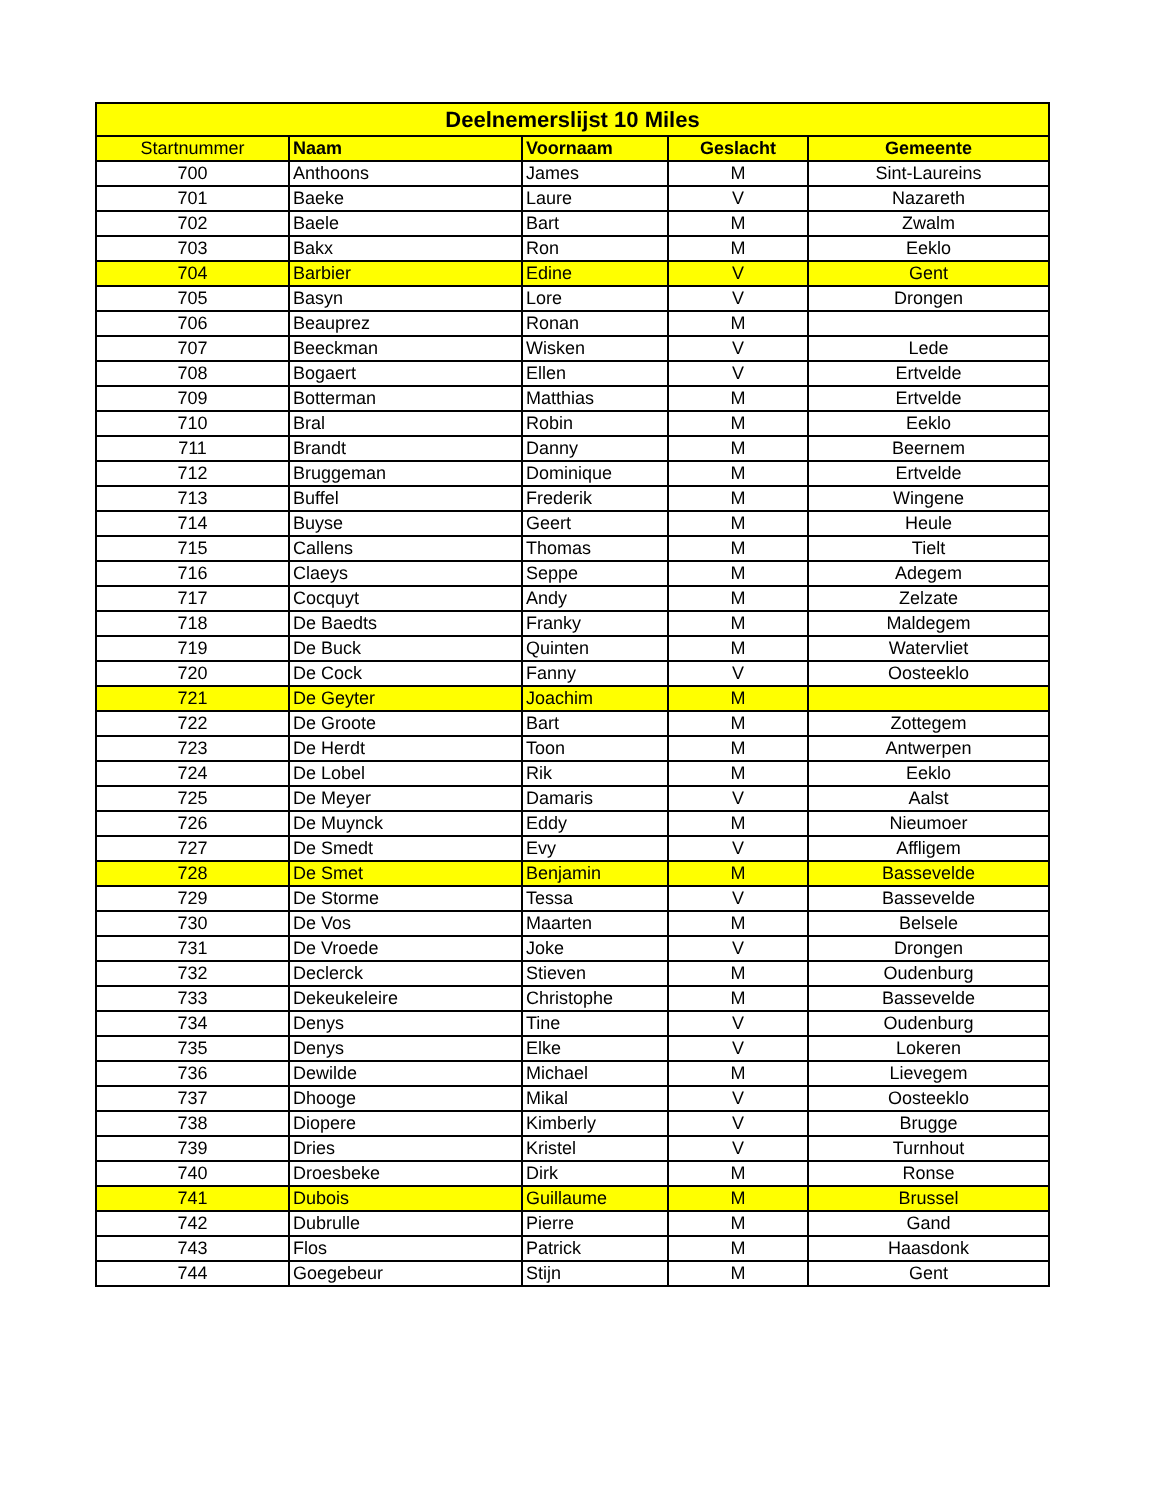| Deelnemerslijst 10 Miles | | | | |
| --- | --- | --- | --- | --- |
| Startnummer | Naam | Voornaam | Geslacht | Gemeente |
| 700 | Anthoons | James | M | Sint-Laureins |
| 701 | Baeke | Laure | V | Nazareth |
| 702 | Baele | Bart | M | Zwalm |
| 703 | Bakx | Ron | M | Eeklo |
| 704 | Barbier | Edine | V | Gent |
| 705 | Basyn | Lore | V | Drongen |
| 706 | Beauprez | Ronan | M | |
| 707 | Beeckman | Wisken | V | Lede |
| 708 | Bogaert | Ellen | V | Ertvelde |
| 709 | Botterman | Matthias | M | Ertvelde |
| 710 | Bral | Robin | M | Eeklo |
| 711 | Brandt | Danny | M | Beernem |
| 712 | Bruggeman | Dominique | M | Ertvelde |
| 713 | Buffel | Frederik | M | Wingene |
| 714 | Buyse | Geert | M | Heule |
| 715 | Callens | Thomas | M | Tielt |
| 716 | Claeys | Seppe | M | Adegem |
| 717 | Cocquyt | Andy | M | Zelzate |
| 718 | De Baedts | Franky | M | Maldegem |
| 719 | De Buck | Quinten | M | Watervliet |
| 720 | De Cock | Fanny | V | Oosteeklo |
| 721 | De Geyter | Joachim | M | |
| 722 | De Groote | Bart | M | Zottegem |
| 723 | De Herdt | Toon | M | Antwerpen |
| 724 | De Lobel | Rik | M | Eeklo |
| 725 | De Meyer | Damaris | V | Aalst |
| 726 | De Muynck | Eddy | M | Nieumoer |
| 727 | De Smedt | Evy | V | Affligem |
| 728 | De Smet | Benjamin | M | Bassevelde |
| 729 | De Storme | Tessa | V | Bassevelde |
| 730 | De Vos | Maarten | M | Belsele |
| 731 | De Vroede | Joke | V | Drongen |
| 732 | Declerck | Stieven | M | Oudenburg |
| 733 | Dekeukeleire | Christophe | M | Bassevelde |
| 734 | Denys | Tine | V | Oudenburg |
| 735 | Denys | Elke | V | Lokeren |
| 736 | Dewilde | Michael | M | Lievegem |
| 737 | Dhooge | Mikal | V | Oosteeklo |
| 738 | Diopere | Kimberly | V | Brugge |
| 739 | Dries | Kristel | V | Turnhout |
| 740 | Droesbeke | Dirk | M | Ronse |
| 741 | Dubois | Guillaume | M | Brussel |
| 742 | Dubrulle | Pierre | M | Gand |
| 743 | Flos | Patrick | M | Haasdonk |
| 744 | Goegebeur | Stijn | M | Gent |